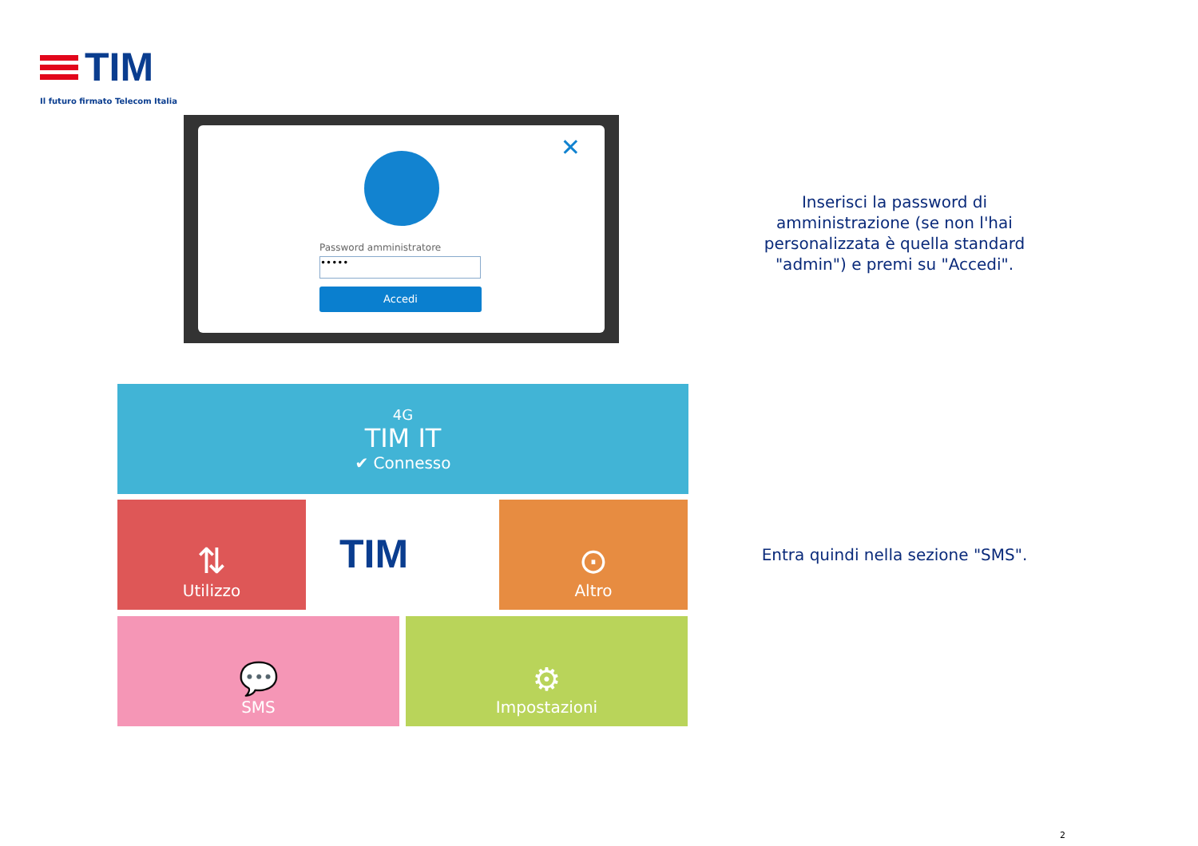TIM
Il futuro firmato Telecom Italia
✕
Password amministratore
•••••
Accedi
Inserisci la password di amministrazione (se non l'hai personalizzata è quella standard "admin") e premi su "Accedi".
4G
TIM IT
✔ Connesso
⇅
Utilizzo
TIM
⊙
Altro
💬
SMS
⚙
Impostazioni
Entra quindi nella sezione "SMS".
2